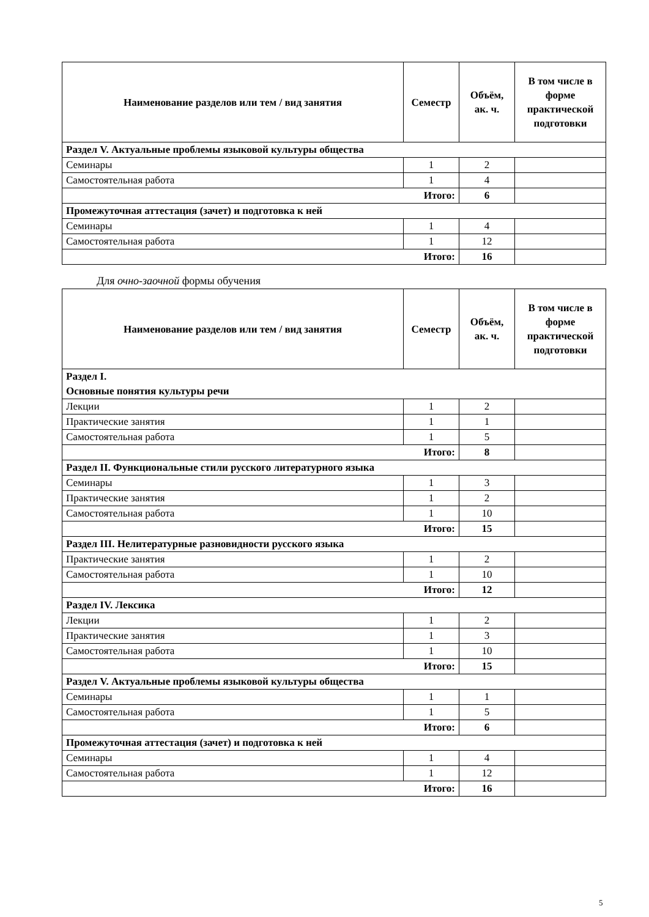| Наименование разделов или тем / вид занятия | Семестр | Объём, ак. ч. | В том числе в форме практической подготовки |
| --- | --- | --- | --- |
| Раздел V. Актуальные проблемы языковой культуры общества | | | |
| Семинары | 1 | 2 | |
| Самостоятельная работа | 1 | 4 | |
| Итого: | | 6 | |
| Промежуточная аттестация (зачет) и подготовка к ней | | | |
| Семинары | 1 | 4 | |
| Самостоятельная работа | 1 | 12 | |
| Итого: | | 16 | |
Для очно-заочной формы обучения
| Наименование разделов или тем / вид занятия | Семестр | Объём, ак. ч. | В том числе в форме практической подготовки |
| --- | --- | --- | --- |
| Раздел I. Основные понятия культуры речи | | | |
| Лекции | 1 | 2 | |
| Практические занятия | 1 | 1 | |
| Самостоятельная работа | 1 | 5 | |
| Итого: | | 8 | |
| Раздел II. Функциональные стили русского литературного языка | | | |
| Семинары | 1 | 3 | |
| Практические занятия | 1 | 2 | |
| Самостоятельная работа | 1 | 10 | |
| Итого: | | 15 | |
| Раздел III. Нелитературные разновидности русского языка | | | |
| Практические занятия | 1 | 2 | |
| Самостоятельная работа | 1 | 10 | |
| Итого: | | 12 | |
| Раздел IV. Лексика | | | |
| Лекции | 1 | 2 | |
| Практические занятия | 1 | 3 | |
| Самостоятельная работа | 1 | 10 | |
| Итого: | | 15 | |
| Раздел V. Актуальные проблемы языковой культуры общества | | | |
| Семинары | 1 | 1 | |
| Самостоятельная работа | 1 | 5 | |
| Итого: | | 6 | |
| Промежуточная аттестация (зачет) и подготовка к ней | | | |
| Семинары | 1 | 4 | |
| Самостоятельная работа | 1 | 12 | |
| Итого: | | 16 | |
5